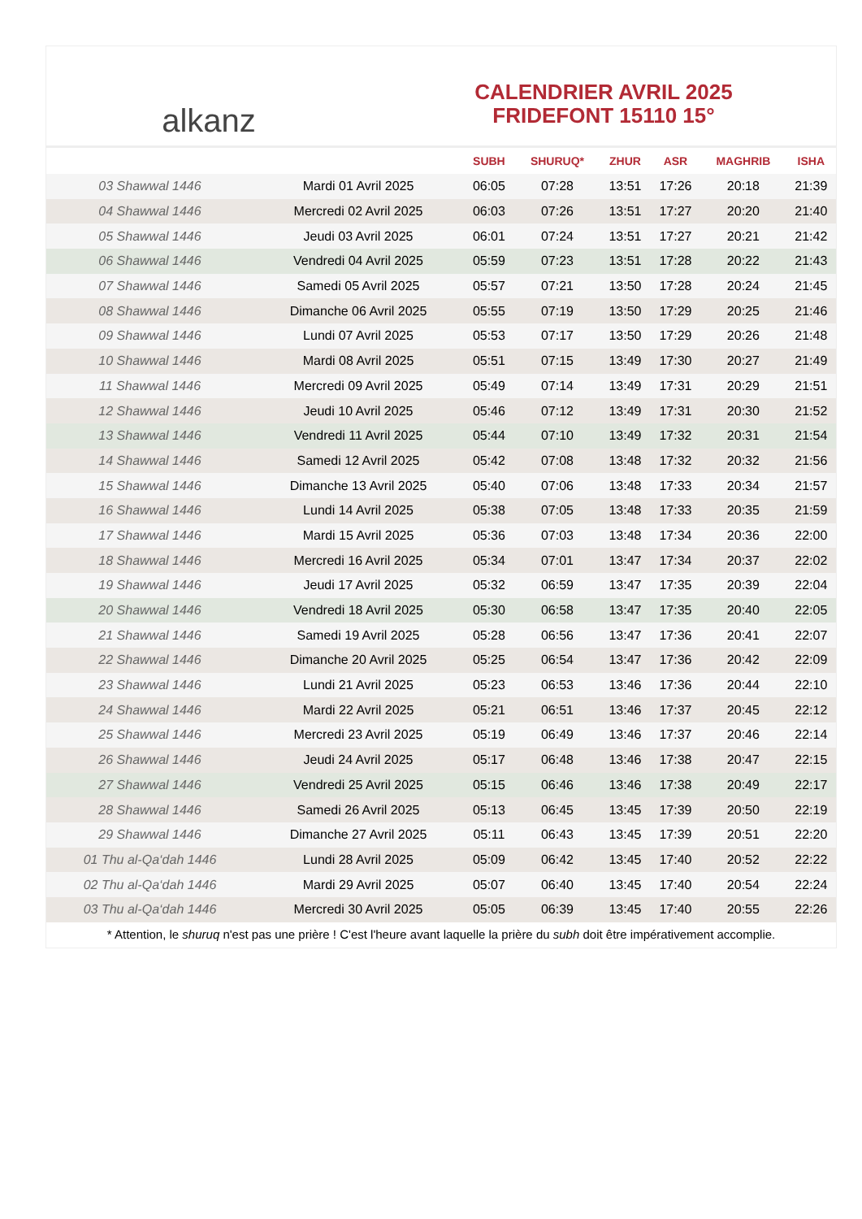alkanz
CALENDRIER AVRIL 2025
FRIDEFONT 15110 15°
| | | SUBH | SHURUQ* | ZHUR | ASR | MAGHRIB | ISHA |
| --- | --- | --- | --- | --- | --- | --- | --- |
| 03 Shawwal 1446 | Mardi 01 Avril 2025 | 06:05 | 07:28 | 13:51 | 17:26 | 20:18 | 21:39 |
| 04 Shawwal 1446 | Mercredi 02 Avril 2025 | 06:03 | 07:26 | 13:51 | 17:27 | 20:20 | 21:40 |
| 05 Shawwal 1446 | Jeudi 03 Avril 2025 | 06:01 | 07:24 | 13:51 | 17:27 | 20:21 | 21:42 |
| 06 Shawwal 1446 | Vendredi 04 Avril 2025 | 05:59 | 07:23 | 13:51 | 17:28 | 20:22 | 21:43 |
| 07 Shawwal 1446 | Samedi 05 Avril 2025 | 05:57 | 07:21 | 13:50 | 17:28 | 20:24 | 21:45 |
| 08 Shawwal 1446 | Dimanche 06 Avril 2025 | 05:55 | 07:19 | 13:50 | 17:29 | 20:25 | 21:46 |
| 09 Shawwal 1446 | Lundi 07 Avril 2025 | 05:53 | 07:17 | 13:50 | 17:29 | 20:26 | 21:48 |
| 10 Shawwal 1446 | Mardi 08 Avril 2025 | 05:51 | 07:15 | 13:49 | 17:30 | 20:27 | 21:49 |
| 11 Shawwal 1446 | Mercredi 09 Avril 2025 | 05:49 | 07:14 | 13:49 | 17:31 | 20:29 | 21:51 |
| 12 Shawwal 1446 | Jeudi 10 Avril 2025 | 05:46 | 07:12 | 13:49 | 17:31 | 20:30 | 21:52 |
| 13 Shawwal 1446 | Vendredi 11 Avril 2025 | 05:44 | 07:10 | 13:49 | 17:32 | 20:31 | 21:54 |
| 14 Shawwal 1446 | Samedi 12 Avril 2025 | 05:42 | 07:08 | 13:48 | 17:32 | 20:32 | 21:56 |
| 15 Shawwal 1446 | Dimanche 13 Avril 2025 | 05:40 | 07:06 | 13:48 | 17:33 | 20:34 | 21:57 |
| 16 Shawwal 1446 | Lundi 14 Avril 2025 | 05:38 | 07:05 | 13:48 | 17:33 | 20:35 | 21:59 |
| 17 Shawwal 1446 | Mardi 15 Avril 2025 | 05:36 | 07:03 | 13:48 | 17:34 | 20:36 | 22:00 |
| 18 Shawwal 1446 | Mercredi 16 Avril 2025 | 05:34 | 07:01 | 13:47 | 17:34 | 20:37 | 22:02 |
| 19 Shawwal 1446 | Jeudi 17 Avril 2025 | 05:32 | 06:59 | 13:47 | 17:35 | 20:39 | 22:04 |
| 20 Shawwal 1446 | Vendredi 18 Avril 2025 | 05:30 | 06:58 | 13:47 | 17:35 | 20:40 | 22:05 |
| 21 Shawwal 1446 | Samedi 19 Avril 2025 | 05:28 | 06:56 | 13:47 | 17:36 | 20:41 | 22:07 |
| 22 Shawwal 1446 | Dimanche 20 Avril 2025 | 05:25 | 06:54 | 13:47 | 17:36 | 20:42 | 22:09 |
| 23 Shawwal 1446 | Lundi 21 Avril 2025 | 05:23 | 06:53 | 13:46 | 17:36 | 20:44 | 22:10 |
| 24 Shawwal 1446 | Mardi 22 Avril 2025 | 05:21 | 06:51 | 13:46 | 17:37 | 20:45 | 22:12 |
| 25 Shawwal 1446 | Mercredi 23 Avril 2025 | 05:19 | 06:49 | 13:46 | 17:37 | 20:46 | 22:14 |
| 26 Shawwal 1446 | Jeudi 24 Avril 2025 | 05:17 | 06:48 | 13:46 | 17:38 | 20:47 | 22:15 |
| 27 Shawwal 1446 | Vendredi 25 Avril 2025 | 05:15 | 06:46 | 13:46 | 17:38 | 20:49 | 22:17 |
| 28 Shawwal 1446 | Samedi 26 Avril 2025 | 05:13 | 06:45 | 13:45 | 17:39 | 20:50 | 22:19 |
| 29 Shawwal 1446 | Dimanche 27 Avril 2025 | 05:11 | 06:43 | 13:45 | 17:39 | 20:51 | 22:20 |
| 01 Thu al-Qa‘dah 1446 | Lundi 28 Avril 2025 | 05:09 | 06:42 | 13:45 | 17:40 | 20:52 | 22:22 |
| 02 Thu al-Qa‘dah 1446 | Mardi 29 Avril 2025 | 05:07 | 06:40 | 13:45 | 17:40 | 20:54 | 22:24 |
| 03 Thu al-Qa‘dah 1446 | Mercredi 30 Avril 2025 | 05:05 | 06:39 | 13:45 | 17:40 | 20:55 | 22:26 |
* Attention, le shuruq n'est pas une prière ! C'est l'heure avant laquelle la prière du subh doit être impérativement accomplie.